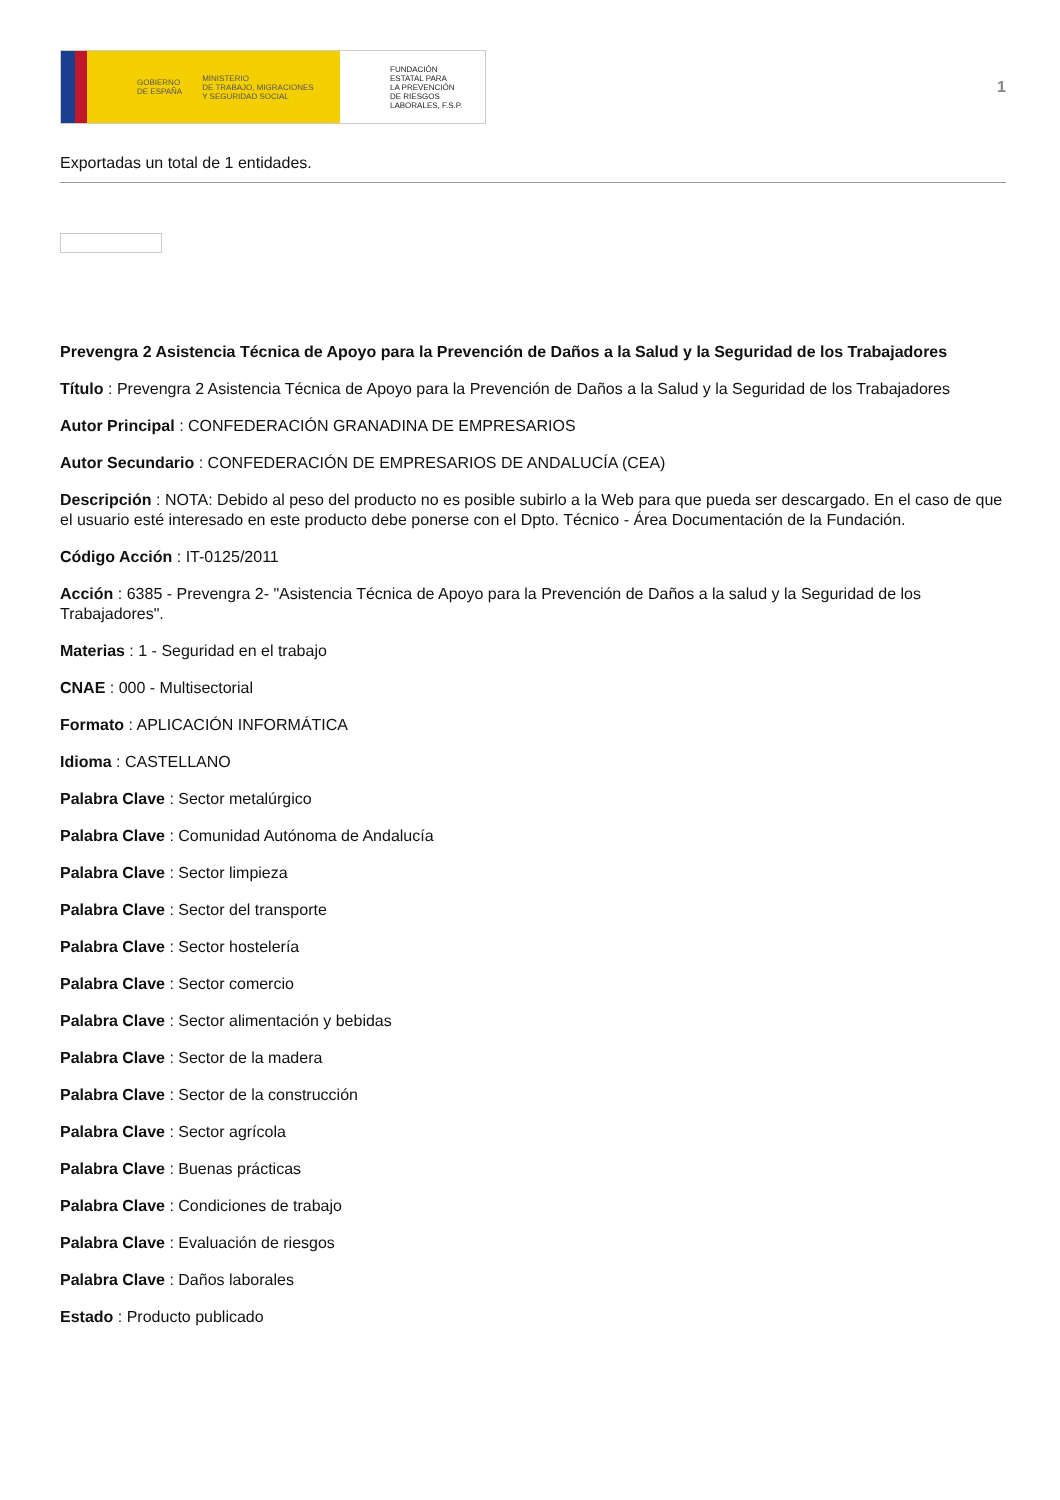GOBIERNO
DE ESPAÑA MINISTERIO
DE TRABAJO, MIGRACIONES
Y SEGURIDAD SOCIAL
FUNDACIÓN
ESTATAL PARA
LA PREVENCIÓN
DE RIESGOS
LABORALES, F.S.P.
1
Exportadas un total de 1 entidades.
Prevengra 2 Asistencia Técnica de Apoyo para la Prevención de Daños a la Salud y la Seguridad de los Trabajadores
Título : Prevengra 2 Asistencia Técnica de Apoyo para la Prevención de Daños a la Salud y la Seguridad de los Trabajadores
Autor Principal : CONFEDERACIÓN GRANADINA DE EMPRESARIOS
Autor Secundario : CONFEDERACIÓN DE EMPRESARIOS DE ANDALUCÍA (CEA)
Descripción : NOTA: Debido al peso del producto no es posible subirlo a la Web para que pueda ser descargado. En el caso de que el usuario esté interesado en este producto debe ponerse con el Dpto. Técnico - Área Documentación de la Fundación.
Código Acción : IT-0125/2011
Acción : 6385 - Prevengra 2- "Asistencia Técnica de Apoyo para la Prevención de Daños a la salud y la Seguridad de los Trabajadores".
Materias : 1 - Seguridad en el trabajo
CNAE : 000 - Multisectorial
Formato : APLICACIÓN INFORMÁTICA
Idioma : CASTELLANO
Palabra Clave : Sector metalúrgico
Palabra Clave : Comunidad Autónoma de Andalucía
Palabra Clave : Sector limpieza
Palabra Clave : Sector del transporte
Palabra Clave : Sector hostelería
Palabra Clave : Sector comercio
Palabra Clave : Sector alimentación y bebidas
Palabra Clave : Sector de la madera
Palabra Clave : Sector de la construcción
Palabra Clave : Sector agrícola
Palabra Clave : Buenas prácticas
Palabra Clave : Condiciones de trabajo
Palabra Clave : Evaluación de riesgos
Palabra Clave : Daños laborales
Estado : Producto publicado